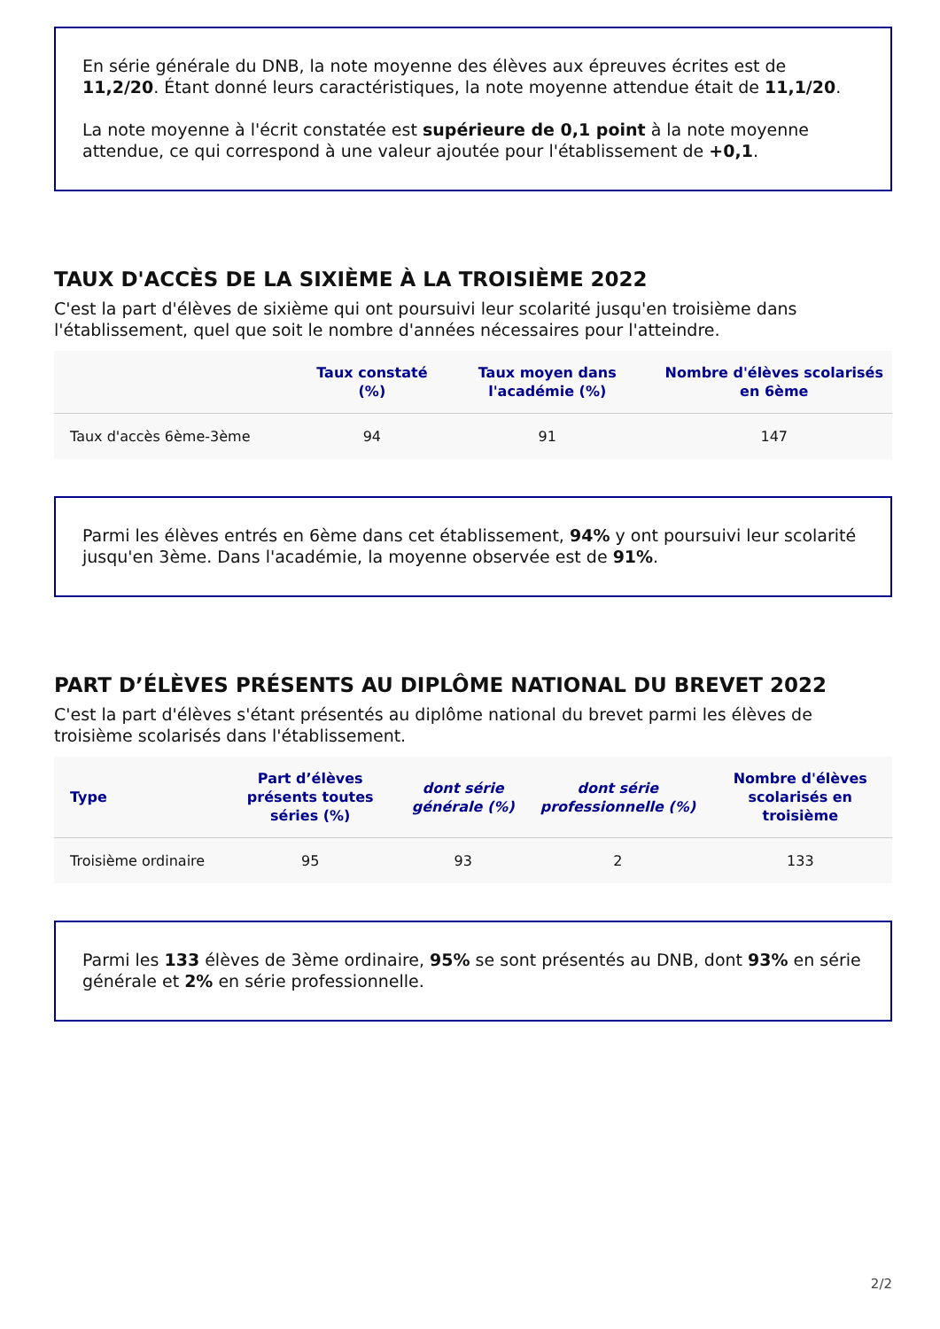En série générale du DNB, la note moyenne des élèves aux épreuves écrites est de 11,2/20. Étant donné leurs caractéristiques, la note moyenne attendue était de 11,1/20.
La note moyenne à l'écrit constatée est supérieure de 0,1 point à la note moyenne attendue, ce qui correspond à une valeur ajoutée pour l'établissement de +0,1.
TAUX D'ACCÈS DE LA SIXIÈME À LA TROISIÈME 2022
C'est la part d'élèves de sixième qui ont poursuivi leur scolarité jusqu'en troisième dans l'établissement, quel que soit le nombre d'années nécessaires pour l'atteindre.
| | Taux constaté (%) | Taux moyen dans l'académie (%) | Nombre d'élèves scolarisés en 6ème |
| --- | --- | --- | --- |
| Taux d'accès 6ème-3ème | 94 | 91 | 147 |
Parmi les élèves entrés en 6ème dans cet établissement, 94% y ont poursuivi leur scolarité jusqu'en 3ème. Dans l'académie, la moyenne observée est de 91%.
PART D’ÉLÈVES PRÉSENTS AU DIPLÔME NATIONAL DU BREVET 2022
C'est la part d'élèves s'étant présentés au diplôme national du brevet parmi les élèves de troisième scolarisés dans l'établissement.
| Type | Part d’élèves présents toutes séries (%) | dont série générale (%) | dont série professionnelle (%) | Nombre d'élèves scolarisés en troisième |
| --- | --- | --- | --- | --- |
| Troisième ordinaire | 95 | 93 | 2 | 133 |
Parmi les 133 élèves de 3ème ordinaire, 95% se sont présentés au DNB, dont 93% en série générale et 2% en série professionnelle.
2/2